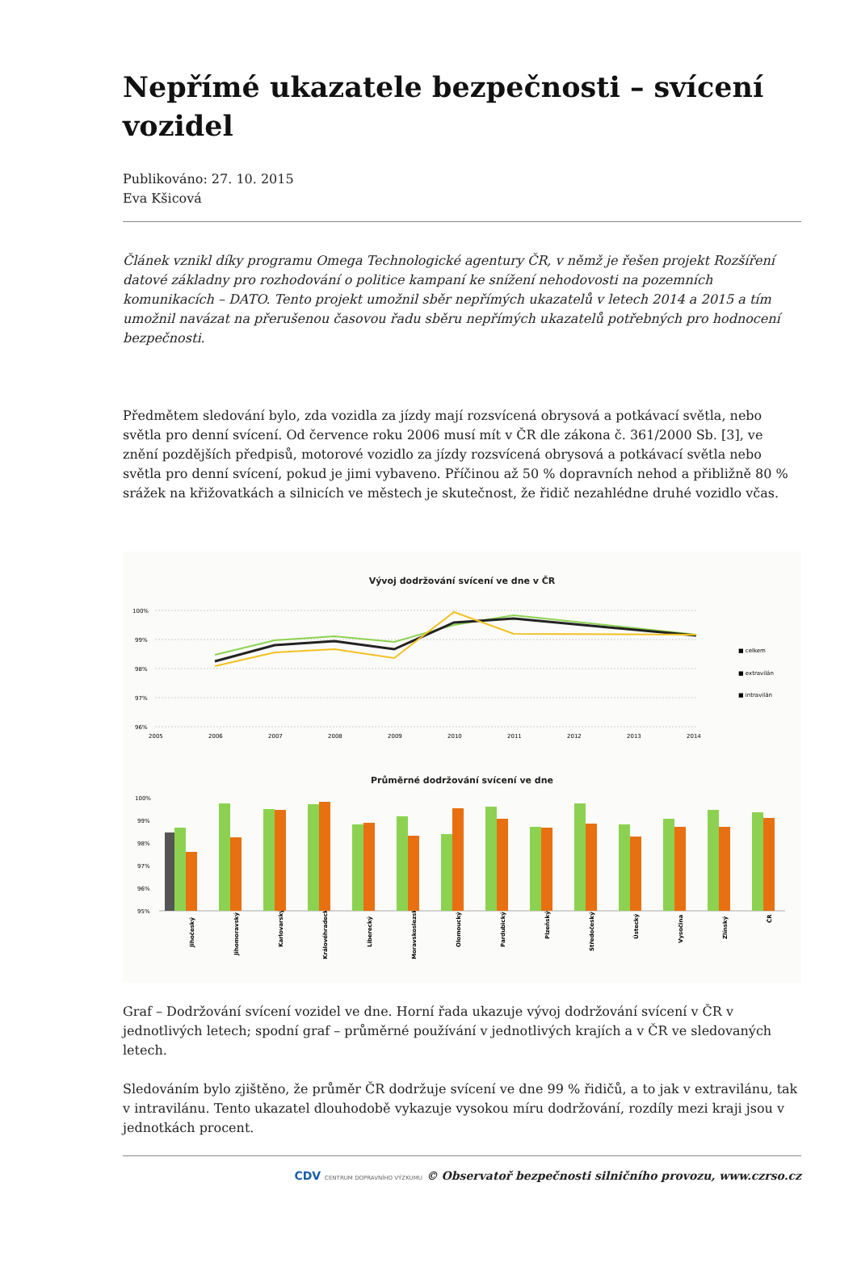Nepřímé ukazatele bezpečnosti – svícení vozidel
Publikováno: 27. 10. 2015
Eva Kšicová
Článek vznikl díky programu Omega Technologické agentury ČR, v němž je řešen projekt Rozšíření datové základny pro rozhodování o politice kampaní ke snížení nehodovosti na pozemních komunikacích – DATO. Tento projekt umožnil sběr nepřímých ukazatelů v letech 2014 a 2015 a tím umožnil navázat na přerušenou časovou řadu sběru nepřímých ukazatelů potřebných pro hodnocení bezpečnosti.
Předmětem sledování bylo, zda vozidla za jízdy mají rozsvícená obrysová a potkávací světla, nebo světla pro denní svícení. Od července roku 2006 musí mít v ČR dle zákona č. 361/2000 Sb. [3], ve znění pozdějších předpisů, motorové vozidlo za jízdy rozsvícená obrysová a potkávací světla nebo světla pro denní svícení, pokud je jimi vybaveno. Příčinou až 50 % dopravních nehod a přibližně 80 % srážek na křižovatkách a silnicích ve městech je skutečnost, že řidič nezahlédne druhé vozidlo včas.
Vývoj dodržování svícení ve dne v ČR
100%
99%
98%
97%
96%
2005
2006
2007
2008
2009
2010
2011
2012
2013
2014
■ celkem
■ extravilán
■ intravilán
Průměrné dodržování svícení ve dne
100%
99%
98%
97%
96%
95%
Jihočeský
Jihomoravský
Karlovarský
Královéhradecký
Liberecký
Moravskoslezský
Olomoucký
Pardubický
Plzeňský
Středočeský
Ústecký
Vysočina
Zlínský
ČR
Graf – Dodržování svícení vozidel ve dne. Horní řada ukazuje vývoj dodržování svícení v ČR v jednotlivých letech; spodní graf – průměrné používání v jednotlivých krajích a v ČR ve sledovaných letech.
Sledováním bylo zjištěno, že průměr ČR dodržuje svícení ve dne 99 % řidičů, a to jak v extravilánu, tak v intravilánu. Tento ukazatel dlouhodobě vykazuje vysokou míru dodržování, rozdíly mezi kraji jsou v jednotkách procent.
CDV CENTRUM DOPRAVNÍHO VÝZKUMU © Observatoř bezpečnosti silničního provozu, www.czrso.cz